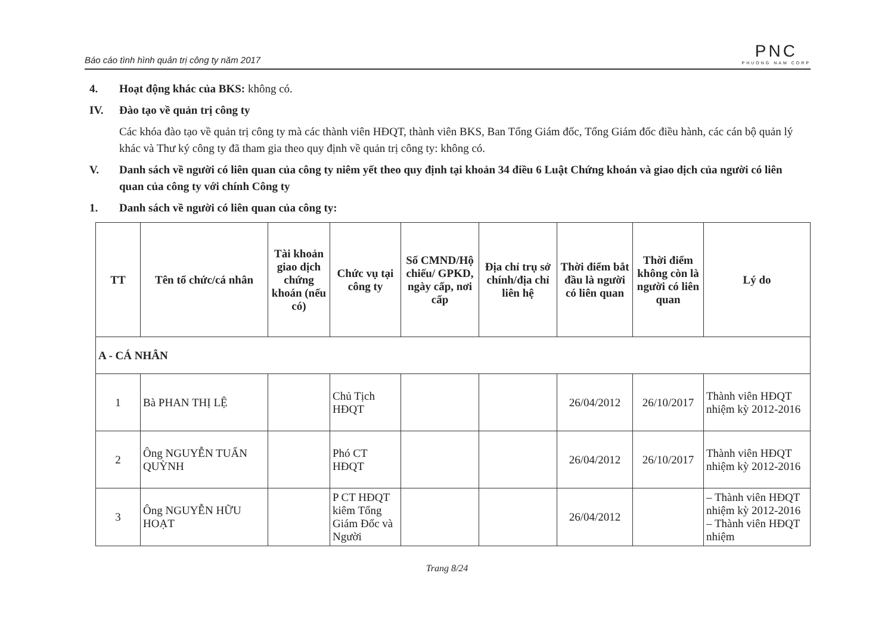Báo cáo tình hình quản trị công ty năm 2017
PNC
PHUONG NAM CORP
4. Hoạt động khác của BKS: không có.
IV. Đào tạo về quản trị công ty
Các khóa đào tạo về quản trị công ty mà các thành viên HĐQT, thành viên BKS, Ban Tổng Giám đốc, Tổng Giám đốc điều hành, các cán bộ quản lý khác và Thư ký công ty đã tham gia theo quy định về quản trị công ty: không có.
V. Danh sách về người có liên quan của công ty niêm yết theo quy định tại khoản 34 điều 6 Luật Chứng khoán và giao dịch của người có liên quan của công ty với chính Công ty
1. Danh sách về người có liên quan của công ty:
| TT | Tên tổ chức/cá nhân | Tài khoản giao dịch chứng khoán (nếu có) | Chức vụ tại công ty | Số CMND/Hộ chiếu/ GPKD, ngày cấp, nơi cấp | Địa chỉ trụ sở chính/địa chỉ liên hệ | Thời điểm bắt đầu là người có liên quan | Thời điểm không còn là người có liên quan | Lý do |
| --- | --- | --- | --- | --- | --- | --- | --- | --- |
| A - CÁ NHÂN | | | | | | | | |
| 1 | Bà PHAN THỊ LỆ | | Chủ Tịch HĐQT | | | 26/04/2012 | 26/10/2017 | Thành viên HĐQT nhiệm kỳ 2012-2016 |
| 2 | Ông NGUYỄN TUẤN QUỲNH | | Phó CT HĐQT | | | 26/04/2012 | 26/10/2017 | Thành viên HĐQT nhiệm kỳ 2012-2016 |
| 3 | Ông NGUYỄN HỮU HOẠT | | P CT HĐQT kiêm Tổng Giám Đốc và Người | | | 26/04/2012 | | – Thành viên HĐQT nhiệm kỳ 2012-2016 – Thành viên HĐQT nhiệm |
Trang 8/24